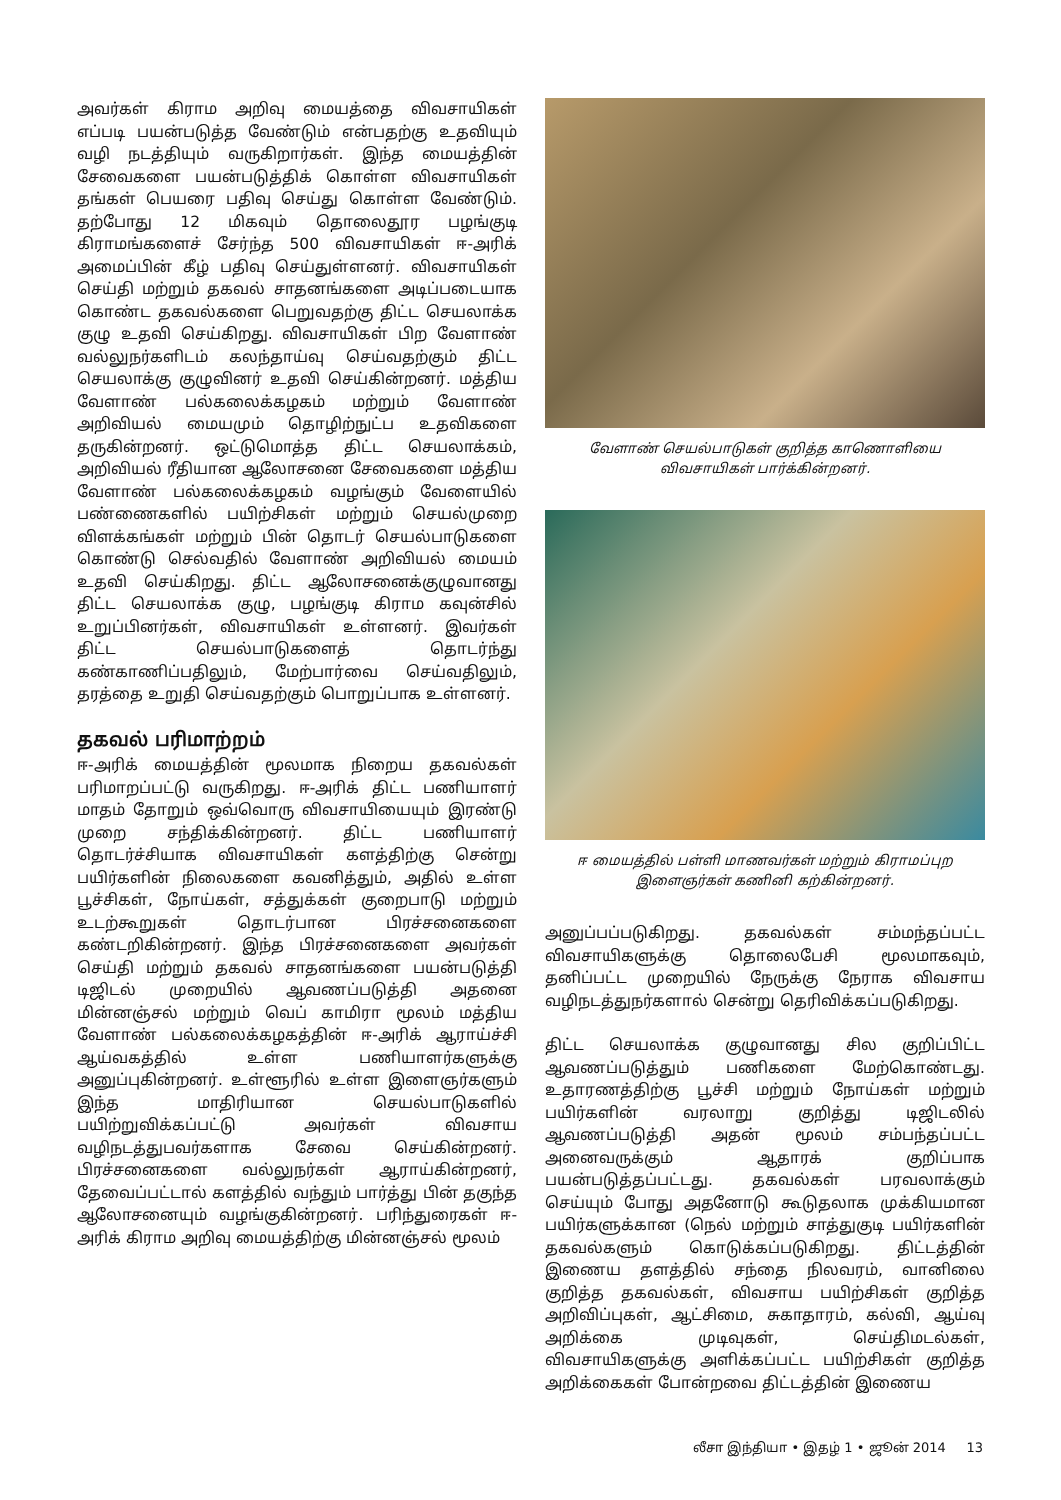அவர்கள் கிராம அறிவு மையத்தை விவசாயிகள் எப்படி பயன்படுத்த வேண்டும் என்பதற்கு உதவியும் வழி நடத்தியும் வருகிறார்கள். இந்த மையத்தின் சேவைகளை பயன்படுத்திக் கொள்ள விவசாயிகள் தங்கள் பெயரை பதிவு செய்து கொள்ள வேண்டும். தற்போது 12 மிகவும் தொலைதூர பழங்குடி கிராமங்களைச் சேர்ந்த 500 விவசாயிகள் ஈ-அரிக் அமைப்பின் கீழ் பதிவு செய்துள்ளனர். விவசாயிகள் செய்தி மற்றும் தகவல் சாதனங்களை அடிப்படையாக கொண்ட தகவல்களை பெறுவதற்கு திட்ட செயலாக்க குழு உதவி செய்கிறது. விவசாயிகள் பிற வேளாண் வல்லுநர்களிடம் கலந்தாய்வு செய்வதற்கும் திட்ட செயலாக்கு குழுவினர் உதவி செய்கின்றனர். மத்திய வேளாண் பல்கலைக்கழகம் மற்றும் வேளாண் அறிவியல் மையமும் தொழிற்நுட்ப உதவிகளை தருகின்றனர். ஒட்டுமொத்த திட்ட செயலாக்கம், அறிவியல் ரீதியான ஆலோசனை சேவைகளை மத்திய வேளாண் பல்கலைக்கழகம் வழங்கும் வேளையில் பண்ணைகளில் பயிற்சிகள் மற்றும் செயல்முறை விளக்கங்கள் மற்றும் பின் தொடர் செயல்பாடுகளை கொண்டு செல்வதில் வேளாண் அறிவியல் மையம் உதவி செய்கிறது. திட்ட ஆலோசனைக்குழுவானது திட்ட செயலாக்க குழு, பழங்குடி கிராம கவுன்சில் உறுப்பினர்கள், விவசாயிகள் உள்ளனர். இவர்கள் திட்ட செயல்பாடுகளைத் தொடர்ந்து கண்காணிப்பதிலும், மேற்பார்வை செய்வதிலும், தரத்தை உறுதி செய்வதற்கும் பொறுப்பாக உள்ளனர்.
தகவல் பரிமாற்றம்
ஈ-அரிக் மையத்தின் மூலமாக நிறைய தகவல்கள் பரிமாறப்பட்டு வருகிறது. ஈ-அரிக் திட்ட பணியாளர் மாதம் தோறும் ஒவ்வொரு விவசாயியையும் இரண்டு முறை சந்திக்கின்றனர். திட்ட பணியாளர் தொடர்ச்சியாக விவசாயிகள் களத்திற்கு சென்று பயிர்களின் நிலைகளை கவனித்தும், அதில் உள்ள பூச்சிகள், நோய்கள், சத்துக்கள் குறைபாடு மற்றும் உடற்கூறுகள் தொடர்பான பிரச்சனைகளை கண்டறிகின்றனர். இந்த பிரச்சனைகளை அவர்கள் செய்தி மற்றும் தகவல் சாதனங்களை பயன்படுத்தி டிஜிடல் முறையில் ஆவணப்படுத்தி அதனை மின்னஞ்சல் மற்றும் வெப் காமிரா மூலம் மத்திய வேளாண் பல்கலைக்கழகத்தின் ஈ-அரிக் ஆராய்ச்சி ஆய்வகத்தில் உள்ள பணியாளர்களுக்கு அனுப்புகின்றனர். உள்ளூரில் உள்ள இளைஞர்களும் இந்த மாதிரியான செயல்பாடுகளில் பயிற்றுவிக்கப்பட்டு அவர்கள் விவசாய வழிநடத்துபவர்களாக சேவை செய்கின்றனர். பிரச்சனைகளை வல்லுநர்கள் ஆராய்கின்றனர், தேவைப்பட்டால் களத்தில் வந்தும் பார்த்து பின் தகுந்த ஆலோசனையும் வழங்குகின்றனர். பரிந்துரைகள் ஈ-அரிக் கிராம அறிவு மையத்திற்கு மின்னஞ்சல் மூலம்
வேளாண் செயல்பாடுகள் குறித்த காணொளியை
விவசாயிகள் பார்க்கின்றனர்.
ஈ மையத்தில் பள்ளி மாணவர்கள் மற்றும் கிராமப்புற
இளைஞர்கள் கணினி கற்கின்றனர்.
அனுப்பப்படுகிறது. தகவல்கள் சம்மந்தப்பட்ட விவசாயிகளுக்கு தொலைபேசி மூலமாகவும், தனிப்பட்ட முறையில் நேருக்கு நேராக விவசாய வழிநடத்துநர்களால் சென்று தெரிவிக்கப்படுகிறது.
திட்ட செயலாக்க குழுவானது சில குறிப்பிட்ட ஆவணப்படுத்தும் பணிகளை மேற்கொண்டது. உதாரணத்திற்கு பூச்சி மற்றும் நோய்கள் மற்றும் பயிர்களின் வரலாறு குறித்து டிஜிடலில் ஆவணப்படுத்தி அதன் மூலம் சம்பந்தப்பட்ட அனைவருக்கும் ஆதாரக் குறிப்பாக பயன்படுத்தப்பட்டது. தகவல்கள் பரவலாக்கும் செய்யும் போது அதனோடு கூடுதலாக முக்கியமான பயிர்களுக்கான (நெல் மற்றும் சாத்துகுடி பயிர்களின் தகவல்களும் கொடுக்கப்படுகிறது. திட்டத்தின் இணைய தளத்தில் சந்தை நிலவரம், வானிலை குறித்த தகவல்கள், விவசாய பயிற்சிகள் குறித்த அறிவிப்புகள், ஆட்சிமை, சுகாதாரம், கல்வி, ஆய்வு அறிக்கை முடிவுகள், செய்திமடல்கள், விவசாயிகளுக்கு அளிக்கப்பட்ட பயிற்சிகள் குறித்த அறிக்கைகள் போன்றவை திட்டத்தின் இணைய
லீசா இந்தியா • இதழ் 1 • ஜூன் 2014 13